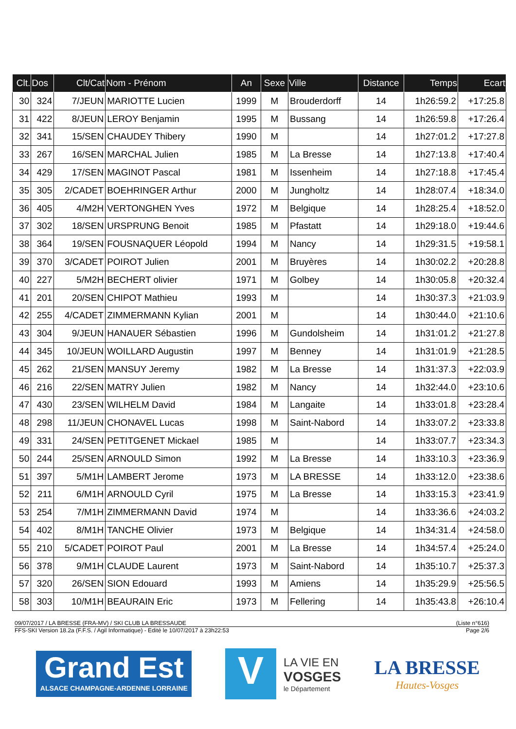| Clt. | Dos | Clt/Cat | Nom - Prénom | An | Sexe | Ville | Distance | Temps | Ecart |
| --- | --- | --- | --- | --- | --- | --- | --- | --- | --- |
| 30 | 324 | 7/JEUN | MARIOTTE Lucien | 1999 | M | Brouderdorff | 14 | 1h26:59.2 | +17:25.8 |
| 31 | 422 | 8/JEUN | LEROY Benjamin | 1995 | M | Bussang | 14 | 1h26:59.8 | +17:26.4 |
| 32 | 341 | 15/SEN | CHAUDEY Thibery | 1990 | M | | 14 | 1h27:01.2 | +17:27.8 |
| 33 | 267 | 16/SEN | MARCHAL Julien | 1985 | M | La Bresse | 14 | 1h27:13.8 | +17:40.4 |
| 34 | 429 | 17/SEN | MAGINOT Pascal | 1981 | M | Issenheim | 14 | 1h27:18.8 | +17:45.4 |
| 35 | 305 | 2/CADET | BOEHRINGER Arthur | 2000 | M | Jungholtz | 14 | 1h28:07.4 | +18:34.0 |
| 36 | 405 | 4/M2H | VERTONGHEN Yves | 1972 | M | Belgique | 14 | 1h28:25.4 | +18:52.0 |
| 37 | 302 | 18/SEN | URSPRUNG Benoit | 1985 | M | Pfastatt | 14 | 1h29:18.0 | +19:44.6 |
| 38 | 364 | 19/SEN | FOUSNAQUER Léopold | 1994 | M | Nancy | 14 | 1h29:31.5 | +19:58.1 |
| 39 | 370 | 3/CADET | POIROT Julien | 2001 | M | Bruyères | 14 | 1h30:02.2 | +20:28.8 |
| 40 | 227 | 5/M2H | BECHERT olivier | 1971 | M | Golbey | 14 | 1h30:05.8 | +20:32.4 |
| 41 | 201 | 20/SEN | CHIPOT Mathieu | 1993 | M | | 14 | 1h30:37.3 | +21:03.9 |
| 42 | 255 | 4/CADET | ZIMMERMANN Kylian | 2001 | M | | 14 | 1h30:44.0 | +21:10.6 |
| 43 | 304 | 9/JEUN | HANAUER Sébastien | 1996 | M | Gundolsheim | 14 | 1h31:01.2 | +21:27.8 |
| 44 | 345 | 10/JEUN | WOILLARD Augustin | 1997 | M | Benney | 14 | 1h31:01.9 | +21:28.5 |
| 45 | 262 | 21/SEN | MANSUY Jeremy | 1982 | M | La Bresse | 14 | 1h31:37.3 | +22:03.9 |
| 46 | 216 | 22/SEN | MATRY Julien | 1982 | M | Nancy | 14 | 1h32:44.0 | +23:10.6 |
| 47 | 430 | 23/SEN | WILHELM David | 1984 | M | Langaite | 14 | 1h33:01.8 | +23:28.4 |
| 48 | 298 | 11/JEUN | CHONAVEL Lucas | 1998 | M | Saint-Nabord | 14 | 1h33:07.2 | +23:33.8 |
| 49 | 331 | 24/SEN | PETITGENET Mickael | 1985 | M | | 14 | 1h33:07.7 | +23:34.3 |
| 50 | 244 | 25/SEN | ARNOULD Simon | 1992 | M | La Bresse | 14 | 1h33:10.3 | +23:36.9 |
| 51 | 397 | 5/M1H | LAMBERT Jerome | 1973 | M | LA BRESSE | 14 | 1h33:12.0 | +23:38.6 |
| 52 | 211 | 6/M1H | ARNOULD Cyril | 1975 | M | La Bresse | 14 | 1h33:15.3 | +23:41.9 |
| 53 | 254 | 7/M1H | ZIMMERMANN David | 1974 | M | | 14 | 1h33:36.6 | +24:03.2 |
| 54 | 402 | 8/M1H | TANCHE Olivier | 1973 | M | Belgique | 14 | 1h34:31.4 | +24:58.0 |
| 55 | 210 | 5/CADET | POIROT Paul | 2001 | M | La Bresse | 14 | 1h34:57.4 | +25:24.0 |
| 56 | 378 | 9/M1H | CLAUDE Laurent | 1973 | M | Saint-Nabord | 14 | 1h35:10.7 | +25:37.3 |
| 57 | 320 | 26/SEN | SION Edouard | 1993 | M | Amiens | 14 | 1h35:29.9 | +25:56.5 |
| 58 | 303 | 10/M1H | BEAURAIN Eric | 1973 | M | Fellering | 14 | 1h35:43.8 | +26:10.4 |
09/07/2017 / LA BRESSE (FRA-MV) / SKI CLUB LA BRESSAUDE (Liste n°616)
FFS-SKI Version 18.2a (F.F.S. / Agil Informatique) - Edité le 10/07/2017 à 23h22:53 Page 2/6
Grand Est
ALSACE CHAMPAGNE-ARDENNE LORRAINE
V
LA VIE EN
VOSGES
le Département
LA BRESSE
Hautes-Vosges